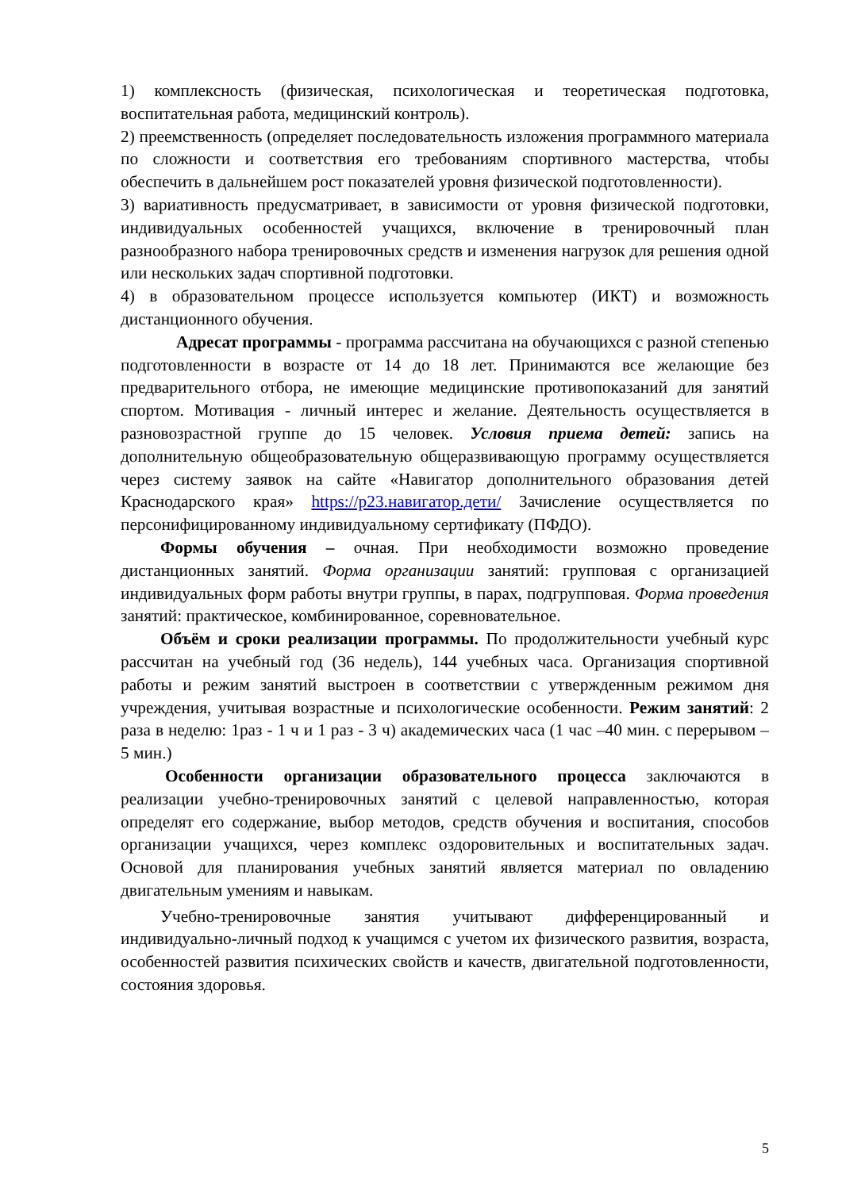1) комплексность (физическая, психологическая и теоретическая подготовка, воспитательная работа, медицинский контроль).
2) преемственность (определяет последовательность изложения программного материала по сложности и соответствия его требованиям спортивного мастерства, чтобы обеспечить в дальнейшем рост показателей уровня физической подготовленности).
3) вариативность предусматривает, в зависимости от уровня физической подготовки, индивидуальных особенностей учащихся, включение в тренировочный план разнообразного набора тренировочных средств и изменения нагрузок для решения одной или нескольких задач спортивной подготовки.
4) в образовательном процессе используется компьютер (ИКТ) и возможность дистанционного обучения.
Адресат программы - программа рассчитана на обучающихся с разной степенью подготовленности в возрасте от 14 до 18 лет. Принимаются все желающие без предварительного отбора, не имеющие медицинские противопоказаний для занятий спортом. Мотивация - личный интерес и желание. Деятельность осуществляется в разновозрастной группе до 15 человек. Условия приема детей: запись на дополнительную общеобразовательную общеразвивающую программу осуществляется через систему заявок на сайте «Навигатор дополнительного образования детей Краснодарского края» https://р23.навигатор.дети/ Зачисление осуществляется по персонифицированному индивидуальному сертификату (ПФДО).
Формы обучения – очная. При необходимости возможно проведение дистанционных занятий. Форма организации занятий: групповая с организацией индивидуальных форм работы внутри группы, в парах, подгрупповая. Форма проведения занятий: практическое, комбинированное, соревновательное.
Объём и сроки реализации программы. По продолжительности учебный курс рассчитан на учебный год (36 недель), 144 учебных часа. Организация спортивной работы и режим занятий выстроен в соответствии с утвержденным режимом дня учреждения, учитывая возрастные и психологические особенности. Режим занятий: 2 раза в неделю: 1раз - 1 ч и 1 раз - 3 ч) академических часа (1 час –40 мин. с перерывом – 5 мин.)
Особенности организации образовательного процесса заключаются в реализации учебно-тренировочных занятий с целевой направленностью, которая определят его содержание, выбор методов, средств обучения и воспитания, способов организации учащихся, через комплекс оздоровительных и воспитательных задач. Основой для планирования учебных занятий является материал по овладению двигательным умениям и навыкам.
Учебно-тренировочные занятия учитывают дифференцированный и индивидуально-личный подход к учащимся с учетом их физического развития, возраста, особенностей развития психических свойств и качеств, двигательной подготовленности, состояния здоровья.
5